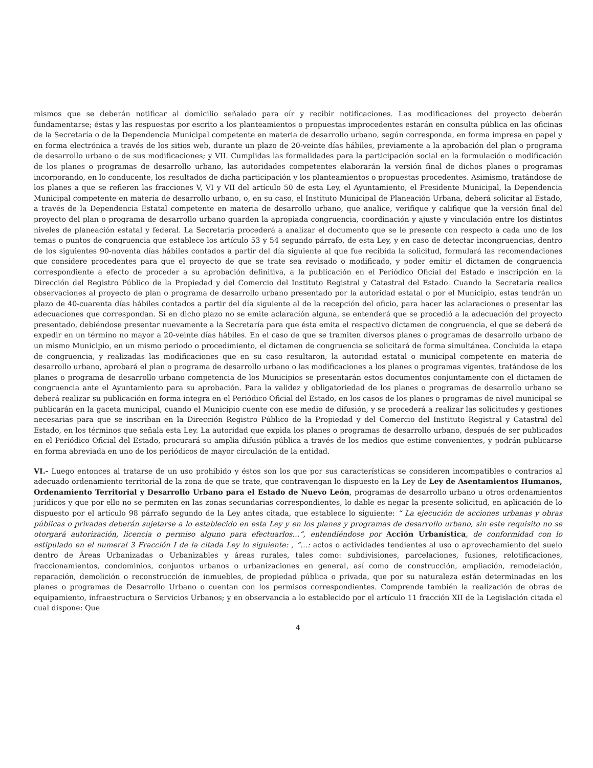mismos que se deberán notificar al domicilio señalado para oír y recibir notificaciones. Las modificaciones del proyecto deberán fundamentarse; éstas y las respuestas por escrito a los planteamientos o propuestas improcedentes estarán en consulta pública en las oficinas de la Secretaría o de la Dependencia Municipal competente en materia de desarrollo urbano, según corresponda, en forma impresa en papel y en forma electrónica a través de los sitios web, durante un plazo de 20-veinte días hábiles, previamente a la aprobación del plan o programa de desarrollo urbano o de sus modificaciones; y VII. Cumplidas las formalidades para la participación social en la formulación o modificación de los planes o programas de desarrollo urbano, las autoridades competentes elaborarán la versión final de dichos planes o programas incorporando, en lo conducente, los resultados de dicha participación y los planteamientos o propuestas procedentes. Asimismo, tratándose de los planes a que se refieren las fracciones V, VI y VII del artículo 50 de esta Ley, el Ayuntamiento, el Presidente Municipal, la Dependencia Municipal competente en materia de desarrollo urbano, o, en su caso, el Instituto Municipal de Planeación Urbana, deberá solicitar al Estado, a través de la Dependencia Estatal competente en materia de desarrollo urbano, que analice, verifique y califique que la versión final del proyecto del plan o programa de desarrollo urbano guarden la apropiada congruencia, coordinación y ajuste y vinculación entre los distintos niveles de planeación estatal y federal. La Secretaria procederá a analizar el documento que se le presente con respecto a cada uno de los temas o puntos de congruencia que establece los artículo 53 y 54 segundo párrafo, de esta Ley, y en caso de detectar incongruencias, dentro de los siguientes 90-noventa días hábiles contados a partir del día siguiente al que fue recibida la solicitud, formulará las recomendaciones que considere procedentes para que el proyecto de que se trate sea revisado o modificado, y poder emitir el dictamen de congruencia correspondiente a efecto de proceder a su aprobación definitiva, a la publicación en el Periódico Oficial del Estado e inscripción en la Dirección del Registro Público de la Propiedad y del Comercio del Instituto Registral y Catastral del Estado. Cuando la Secretaría realice observaciones al proyecto de plan o programa de desarrollo urbano presentado por la autoridad estatal o por el Municipio, estas tendrán un plazo de 40-cuarenta días hábiles contados a partir del día siguiente al de la recepción del oficio, para hacer las aclaraciones o presentar las adecuaciones que correspondan. Si en dicho plazo no se emite aclaración alguna, se entenderá que se procedió a la adecuación del proyecto presentado, debiéndose presentar nuevamente a la Secretaría para que ésta emita el respectivo dictamen de congruencia, el que se deberá de expedir en un término no mayor a 20-veinte días hábiles. En el caso de que se tramiten diversos planes o programas de desarrollo urbano de un mismo Municipio, en un mismo periodo o procedimiento, el dictamen de congruencia se solicitará de forma simultánea. Concluida la etapa de congruencia, y realizadas las modificaciones que en su caso resultaron, la autoridad estatal o municipal competente en materia de desarrollo urbano, aprobará el plan o programa de desarrollo urbano o las modificaciones a los planes o programas vigentes, tratándose de los planes o programa de desarrollo urbano competencia de los Municipios se presentarán estos documentos conjuntamente con el dictamen de congruencia ante el Ayuntamiento para su aprobación. Para la validez y obligatoriedad de los planes o programas de desarrollo urbano se deberá realizar su publicación en forma íntegra en el Periódico Oficial del Estado, en los casos de los planes o programas de nivel municipal se publicarán en la gaceta municipal, cuando el Municipio cuente con ese medio de difusión, y se procederá a realizar las solicitudes y gestiones necesarias para que se inscriban en la Dirección Registro Público de la Propiedad y del Comercio del Instituto Registral y Catastral del Estado, en los términos que señala esta Ley. La autoridad que expida los planes o programas de desarrollo urbano, después de ser publicados en el Periódico Oficial del Estado, procurará su amplia difusión pública a través de los medios que estime convenientes, y podrán publicarse en forma abreviada en uno de los periódicos de mayor circulación de la entidad.
VI.- Luego entonces al tratarse de un uso prohibido y éstos son los que por sus características se consideren incompatibles o contrarios al adecuado ordenamiento territorial de la zona de que se trate, que contravengan lo dispuesto en la Ley de Ley de Asentamientos Humanos, Ordenamiento Territorial y Desarrollo Urbano para el Estado de Nuevo León, programas de desarrollo urbano u otros ordenamientos jurídicos y que por ello no se permiten en las zonas secundarias correspondientes, lo dable es negar la presente solicitud, en aplicación de lo dispuesto por el artículo 98 párrafo segundo de la Ley antes citada, que establece lo siguiente: “ La ejecución de acciones urbanas y obras públicas o privadas deberán sujetarse a lo establecido en esta Ley y en los planes y programas de desarrollo urbano, sin este requisito no se otorgará autorización, licencia o permiso alguno para efectuarlos…”, entendiéndose por Acción Urbanística, de conformidad con lo estipulado en el numeral 3 Fracción I de la citada Ley lo siguiente: , “…: actos o actividades tendientes al uso o aprovechamiento del suelo dentro de Áreas Urbanizadas o Urbanizables y áreas rurales, tales como: subdivisiones, parcelaciones, fusiones, relotificaciones, fraccionamientos, condominios, conjuntos urbanos o urbanizaciones en general, así como de construcción, ampliación, remodelación, reparación, demolición o reconstrucción de inmuebles, de propiedad pública o privada, que por su naturaleza están determinadas en los planes o programas de Desarrollo Urbano o cuentan con los permisos correspondientes. Comprende también la realización de obras de equipamiento, infraestructura o Servicios Urbanos; y en observancia a lo establecido por el artículo 11 fracción XII de la Legislación citada el cual dispone: Que
4